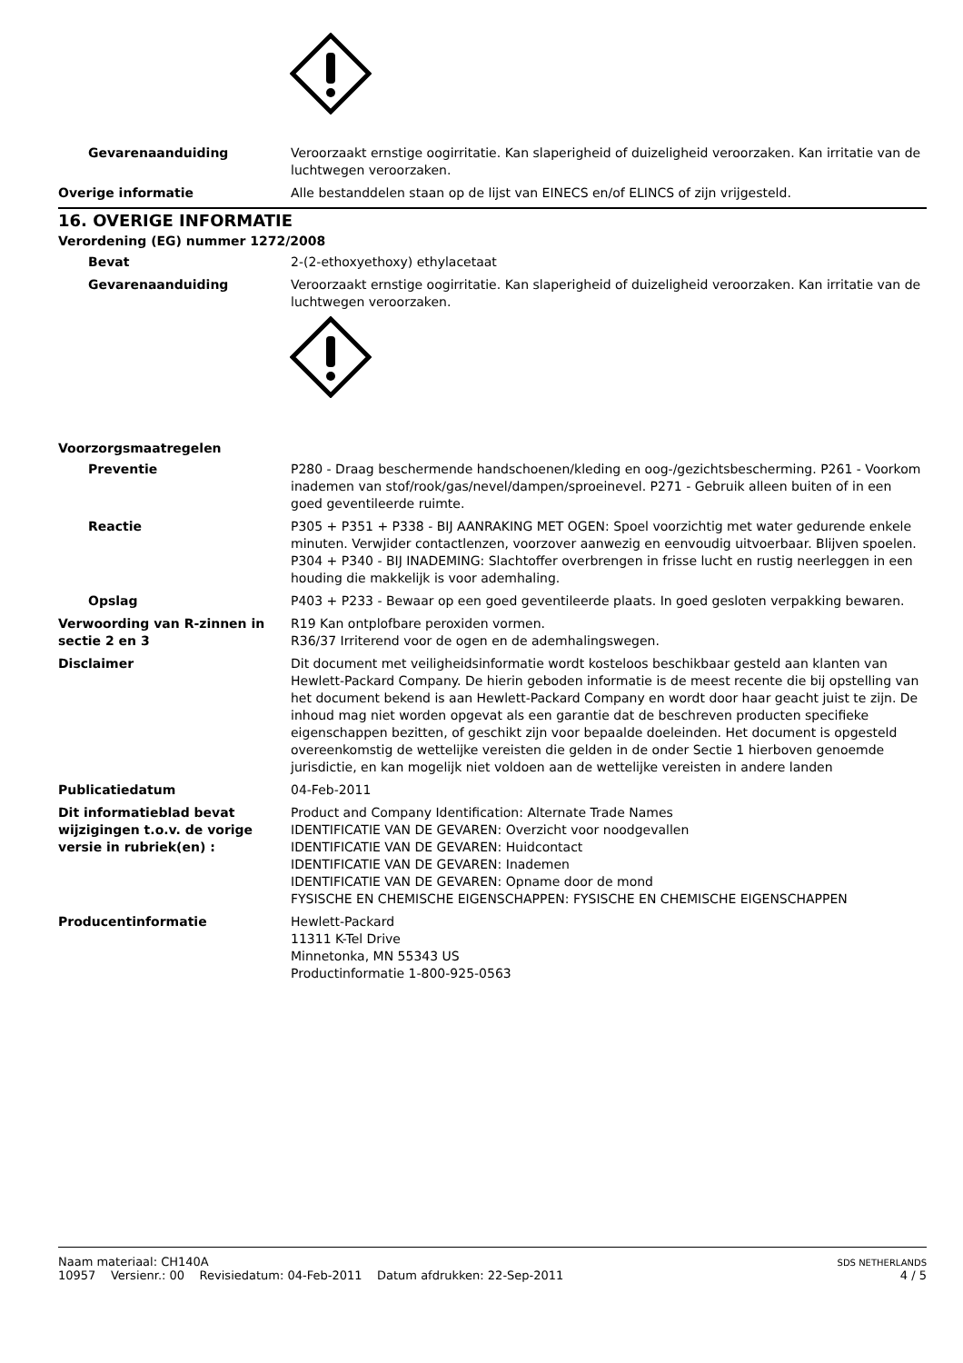Gevarenaanduiding Veroorzaakt ernstige oogirritatie. Kan slaperigheid of duizeligheid veroorzaken. Kan irritatie van de luchtwegen veroorzaken.
Overige informatie Alle bestanddelen staan op de lijst van EINECS en/of ELINCS of zijn vrijgesteld.
16. OVERIGE INFORMATIE
Verordening (EG) nummer 1272/2008
Bevat 2-(2-ethoxyethoxy) ethylacetaat
Gevarenaanduiding Veroorzaakt ernstige oogirritatie. Kan slaperigheid of duizeligheid veroorzaken. Kan irritatie van de luchtwegen veroorzaken.
Voorzorgsmaatregelen
Preventie P280 - Draag beschermende handschoenen/kleding en oog-/gezichtsbescherming. P261 - Voorkom inademen van stof/rook/gas/nevel/dampen/sproeinevel. P271 - Gebruik alleen buiten of in een goed geventileerde ruimte.
Reactie P305 + P351 + P338 - BIJ AANRAKING MET OGEN: Spoel voorzichtig met water gedurende enkele minuten. Verwjider contactlenzen, voorzover aanwezig en eenvoudig uitvoerbaar. Blijven spoelen. P304 + P340 - BIJ INADEMING: Slachtoffer overbrengen in frisse lucht en rustig neerleggen in een houding die makkelijk is voor ademhaling.
Opslag P403 + P233 - Bewaar op een goed geventileerde plaats. In goed gesloten verpakking bewaren.
Verwoording van R-zinnen in sectie 2 en 3
R19 Kan ontplofbare peroxiden vormen.
R36/37 Irriterend voor de ogen en de ademhalingswegen.
Disclaimer Dit document met veiligheidsinformatie wordt kosteloos beschikbaar gesteld aan klanten van Hewlett-Packard Company. De hierin geboden informatie is de meest recente die bij opstelling van het document bekend is aan Hewlett-Packard Company en wordt door haar geacht juist te zijn. De inhoud mag niet worden opgevat als een garantie dat de beschreven producten specifieke eigenschappen bezitten, of geschikt zijn voor bepaalde doeleinden. Het document is opgesteld overeenkomstig de wettelijke vereisten die gelden in de onder Sectie 1 hierboven genoemde jurisdictie, en kan mogelijk niet voldoen aan de wettelijke vereisten in andere landen
Publicatiedatum 04-Feb-2011
Dit informatieblad bevat wijzigingen t.o.v. de vorige versie in rubriek(en) :
Product and Company Identification: Alternate Trade Names
IDENTIFICATIE VAN DE GEVAREN: Overzicht voor noodgevallen
IDENTIFICATIE VAN DE GEVAREN: Huidcontact
IDENTIFICATIE VAN DE GEVAREN: Inademen
IDENTIFICATIE VAN DE GEVAREN: Opname door de mond
FYSISCHE EN CHEMISCHE EIGENSCHAPPEN: FYSISCHE EN CHEMISCHE EIGENSCHAPPEN
Producentinformatie Hewlett-Packard
11311 K-Tel Drive
Minnetonka, MN 55343 US
Productinformatie 1-800-925-0563
Naam materiaal: CH140A
10957 Versienr.: 00 Revisiedatum: 04-Feb-2011 Datum afdrukken: 22-Sep-2011
SDS NETHERLANDS
4 / 5